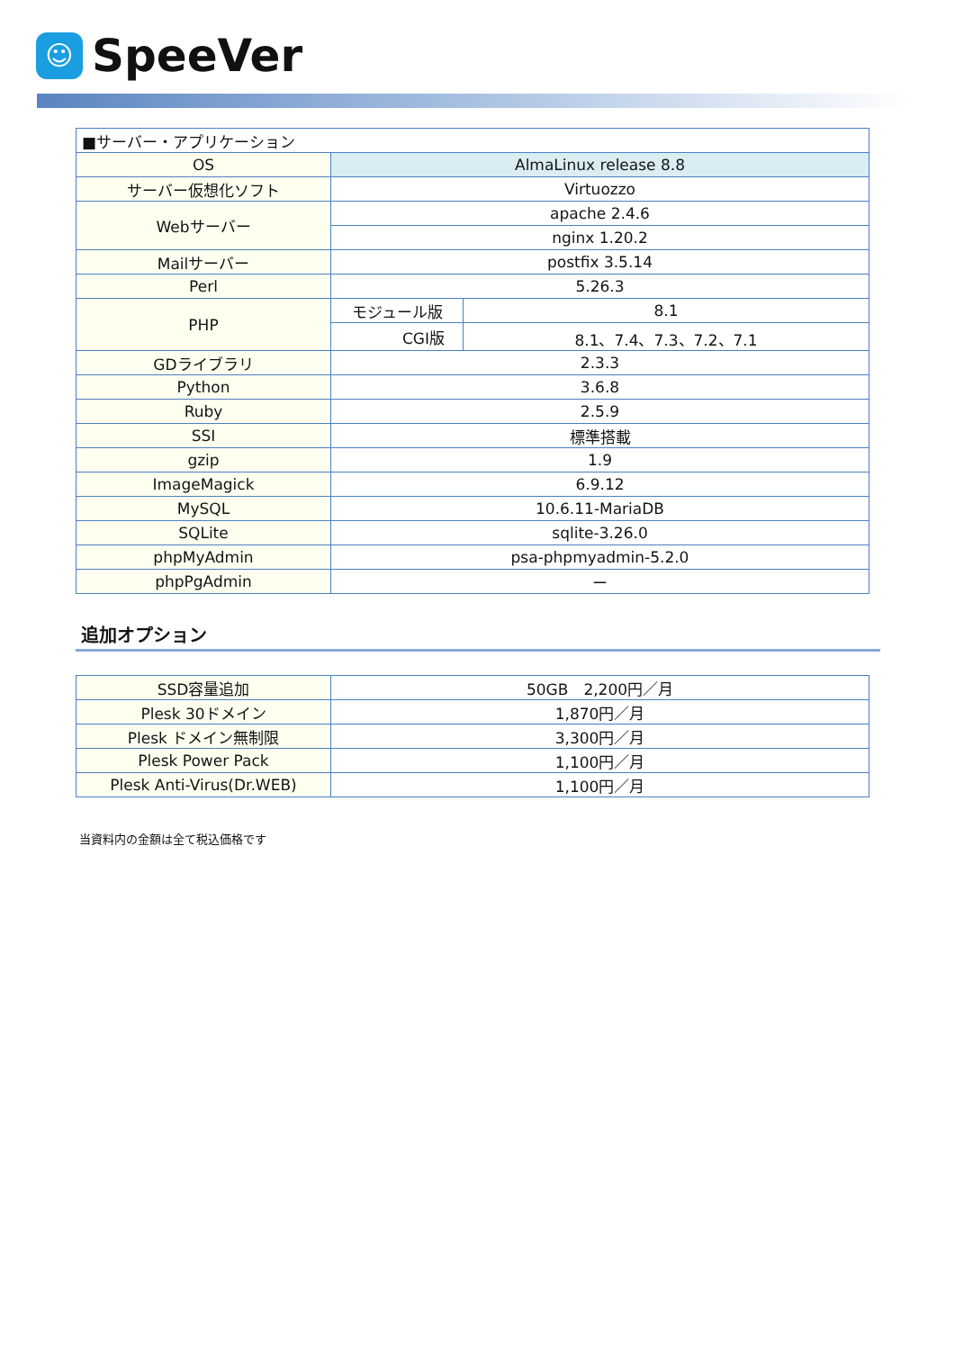☺
SpeeVer
| ■サーバー・アプリケーション | | |
| OS | AlmaLinux release 8.8 | |
| サーバー仮想化ソフト | Virtuozzo | |
| Webサーバー | apache 2.4.6 | |
| | nginx 1.20.2 | |
| Mailサーバー | postfix 3.5.14 | |
| Perl | 5.26.3 | |
| PHP | モジュール版 | 8.1 |
| | CGI版 | 8.1、7.4、7.3、7.2、7.1 |
| GDライブラリ | 2.3.3 | |
| Python | 3.6.8 | |
| Ruby | 2.5.9 | |
| SSI | 標準搭載 | |
| gzip | 1.9 | |
| ImageMagick | 6.9.12 | |
| MySQL | 10.6.11-MariaDB | |
| SQLite | sqlite-3.26.0 | |
| phpMyAdmin | psa-phpmyadmin-5.2.0 | |
| phpPgAdmin | ー | |
追加オプション
| SSD容量追加 | 50GB 2,200円／月 |
| Plesk 30ドメイン | 1,870円／月 |
| Plesk ドメイン無制限 | 3,300円／月 |
| Plesk Power Pack | 1,100円／月 |
| Plesk Anti-Virus(Dr.WEB) | 1,100円／月 |
当資料内の金額は全て税込価格です